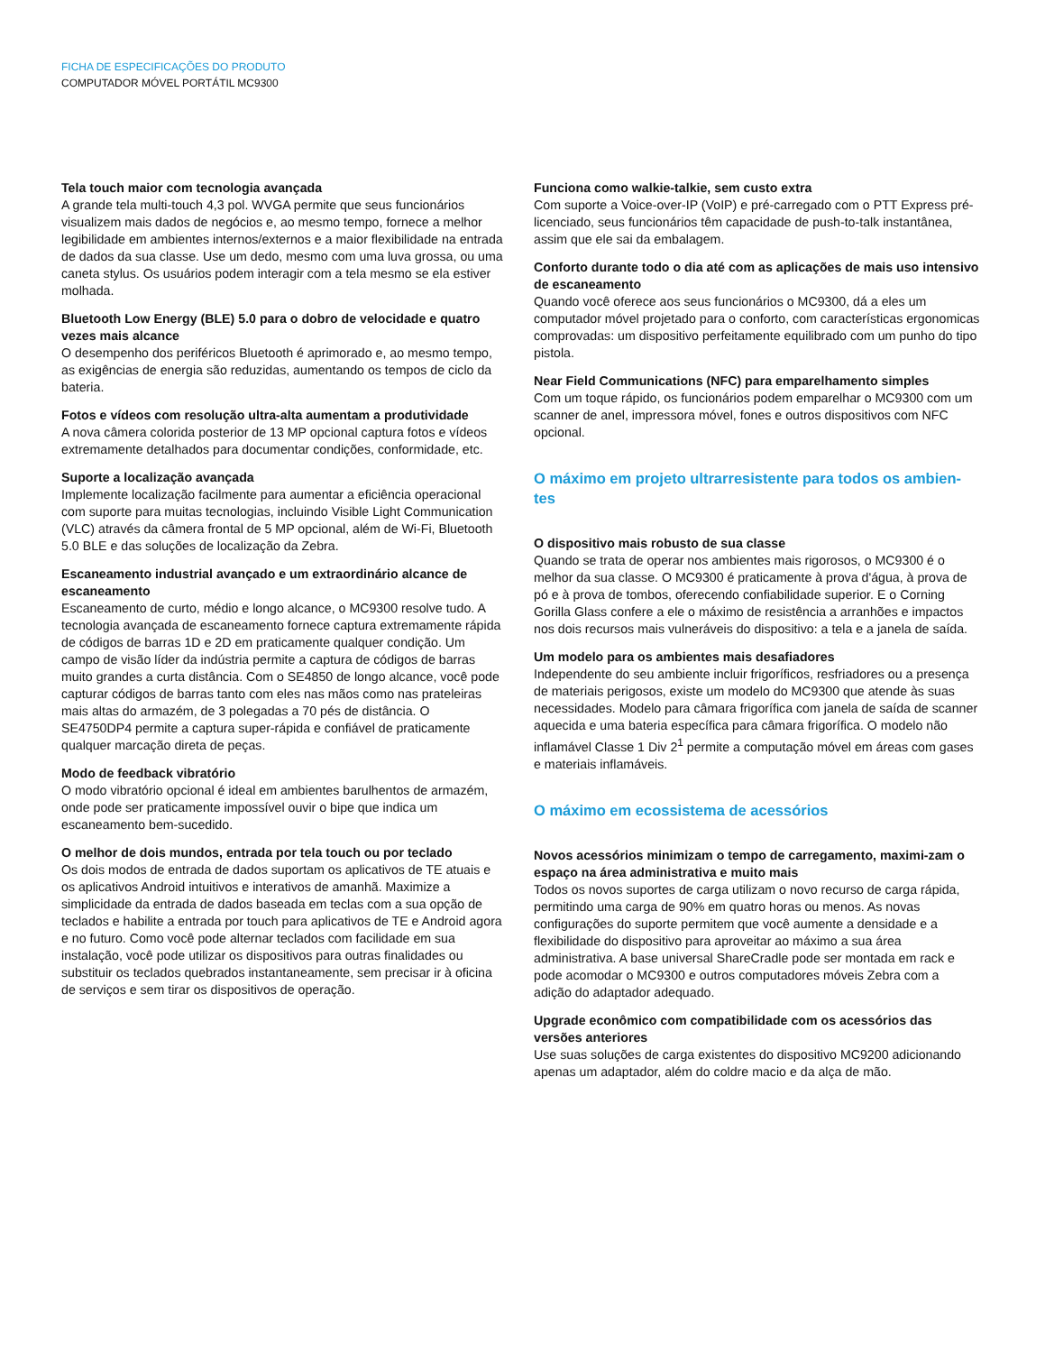FICHA DE ESPECIFICAÇÕES DO PRODUTO
COMPUTADOR MÓVEL PORTÁTIL MC9300
Tela touch maior com tecnologia avançada
A grande tela multi-touch 4,3 pol. WVGA permite que seus funcionários visualizem mais dados de negócios e, ao mesmo tempo, fornece a melhor legibilidade em ambientes internos/externos e a maior flexibilidade na entrada de dados da sua classe. Use um dedo, mesmo com uma luva grossa, ou uma caneta stylus. Os usuários podem interagir com a tela mesmo se ela estiver molhada.
Bluetooth Low Energy (BLE) 5.0 para o dobro de velocidade e quatro vezes mais alcance
O desempenho dos periféricos Bluetooth é aprimorado e, ao mesmo tempo, as exigências de energia são reduzidas, aumentando os tempos de ciclo da bateria.
Fotos e vídeos com resolução ultra-alta aumentam a produtividade
A nova câmera colorida posterior de 13 MP opcional captura fotos e vídeos extremamente detalhados para documentar condições, conformidade, etc.
Suporte a localização avançada
Implemente localização facilmente para aumentar a eficiência operacional com suporte para muitas tecnologias, incluindo Visible Light Communication (VLC) através da câmera frontal de 5 MP opcional, além de Wi-Fi, Bluetooth 5.0 BLE e das soluções de localização da Zebra.
Escaneamento industrial avançado e um extraordinário alcance de escaneamento
Escaneamento de curto, médio e longo alcance, o MC9300 resolve tudo. A tecnologia avançada de escaneamento fornece captura extremamente rápida de códigos de barras 1D e 2D em praticamente qualquer condição. Um campo de visão líder da indústria permite a captura de códigos de barras muito grandes a curta distância. Com o SE4850 de longo alcance, você pode capturar códigos de barras tanto com eles nas mãos como nas prateleiras mais altas do armazém, de 3 polegadas a 70 pés de distância. O SE4750DP4 permite a captura super-rápida e confiável de praticamente qualquer marcação direta de peças.
Modo de feedback vibratório
O modo vibratório opcional é ideal em ambientes barulhentos de armazém, onde pode ser praticamente impossível ouvir o bipe que indica um escaneamento bem-sucedido.
O melhor de dois mundos, entrada por tela touch ou por teclado
Os dois modos de entrada de dados suportam os aplicativos de TE atuais e os aplicativos Android intuitivos e interativos de amanhã. Maximize a simplicidade da entrada de dados baseada em teclas com a sua opção de teclados e habilite a entrada por touch para aplicativos de TE e Android agora e no futuro. Como você pode alternar teclados com facilidade em sua instalação, você pode utilizar os dispositivos para outras finalidades ou substituir os teclados quebrados instantaneamente, sem precisar ir à oficina de serviços e sem tirar os dispositivos de operação.
Funciona como walkie-talkie, sem custo extra
Com suporte a Voice-over-IP (VoIP) e pré-carregado com o PTT Express pré-licenciado, seus funcionários têm capacidade de push-to-talk instantânea, assim que ele sai da embalagem.
Conforto durante todo o dia até com as aplicações de mais uso intensivo de escaneamento
Quando você oferece aos seus funcionários o MC9300, dá a eles um computador móvel projetado para o conforto, com características ergonomicas comprovadas: um dispositivo perfeitamente equilibrado com um punho do tipo pistola.
Near Field Communications (NFC) para emparelhamento simples
Com um toque rápido, os funcionários podem emparelhar o MC9300 com um scanner de anel, impressora móvel, fones e outros dispositivos com NFC opcional.
O máximo em projeto ultrarresistente para todos os ambien-tes
O dispositivo mais robusto de sua classe
Quando se trata de operar nos ambientes mais rigorosos, o MC9300 é o melhor da sua classe. O MC9300 é praticamente à prova d'água, à prova de pó e à prova de tombos, oferecendo confiabilidade superior. E o Corning Gorilla Glass confere a ele o máximo de resistência a arranhões e impactos nos dois recursos mais vulneráveis do dispositivo: a tela e a janela de saída.
Um modelo para os ambientes mais desafiadores
Independente do seu ambiente incluir frigoríficos, resfriadores ou a presença de materiais perigosos, existe um modelo do MC9300 que atende às suas necessidades. Modelo para câmara frigorífica com janela de saída de scanner aquecida e uma bateria específica para câmara frigorífica. O modelo não inflamável Classe 1 Div 2<sup>1</sup> permite a computação móvel em áreas com gases e materiais inflamáveis.
O máximo em ecossistema de acessórios
Novos acessórios minimizam o tempo de carregamento, maximi-zam o espaço na área administrativa e muito mais
Todos os novos suportes de carga utilizam o novo recurso de carga rápida, permitindo uma carga de 90% em quatro horas ou menos. As novas configurações do suporte permitem que você aumente a densidade e a flexibilidade do dispositivo para aproveitar ao máximo a sua área administrativa. A base universal ShareCradle pode ser montada em rack e pode acomodar o MC9300 e outros computadores móveis Zebra com a adição do adaptador adequado.
Upgrade econômico com compatibilidade com os acessórios das versões anteriores
Use suas soluções de carga existentes do dispositivo MC9200 adicionando apenas um adaptador, além do coldre macio e da alça de mão.